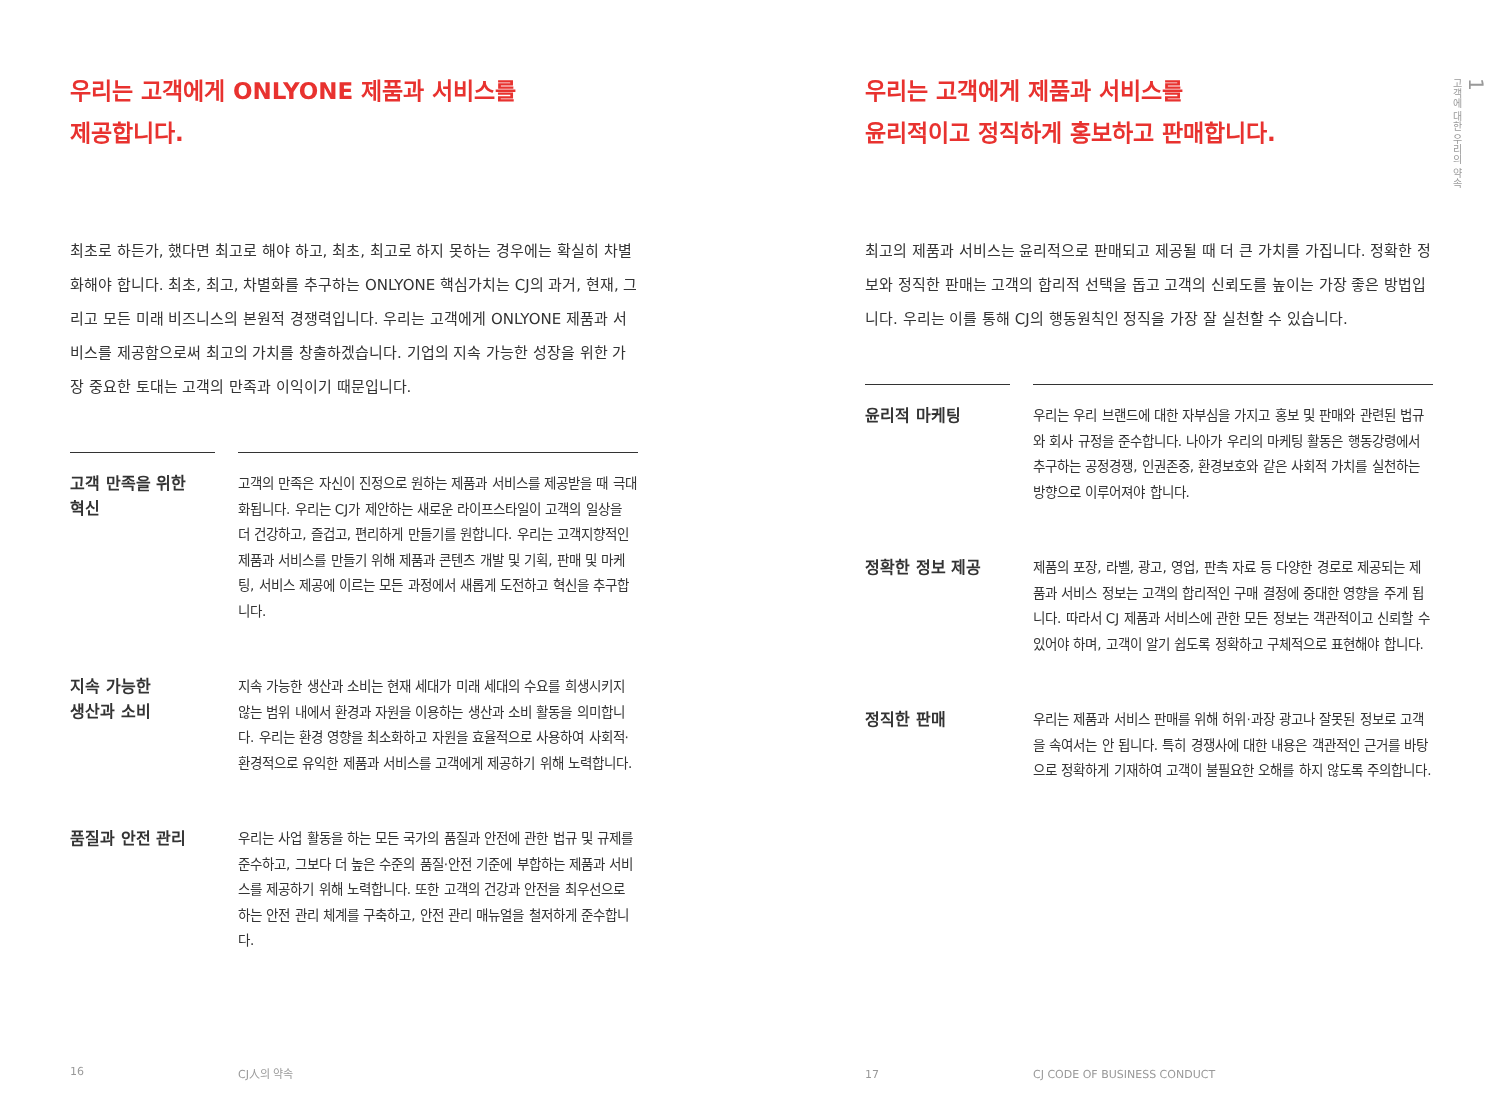우리는 고객에게 ONLYONE 제품과 서비스를
제공합니다.
최초로 하든가, 했다면 최고로 해야 하고, 최초, 최고로 하지 못하는 경우에는 확실히 차별화해야 합니다. 최초, 최고, 차별화를 추구하는 ONLYONE 핵심가치는 CJ의 과거, 현재, 그리고 모든 미래 비즈니스의 본원적 경쟁력입니다. 우리는 고객에게 ONLYONE 제품과 서비스를 제공함으로써 최고의 가치를 창출하겠습니다. 기업의 지속 가능한 성장을 위한 가장 중요한 토대는 고객의 만족과 이익이기 때문입니다.
고객 만족을 위한
혁신
고객의 만족은 자신이 진정으로 원하는 제품과 서비스를 제공받을 때 극대화됩니다. 우리는 CJ가 제안하는 새로운 라이프스타일이 고객의 일상을 더 건강하고, 즐겁고, 편리하게 만들기를 원합니다. 우리는 고객지향적인 제품과 서비스를 만들기 위해 제품과 콘텐츠 개발 및 기획, 판매 및 마케팅, 서비스 제공에 이르는 모든 과정에서 새롭게 도전하고 혁신을 추구합니다.
지속 가능한
생산과 소비
지속 가능한 생산과 소비는 현재 세대가 미래 세대의 수요를 희생시키지 않는 범위 내에서 환경과 자원을 이용하는 생산과 소비 활동을 의미합니다. 우리는 환경 영향을 최소화하고 자원을 효율적으로 사용하여 사회적·환경적으로 유익한 제품과 서비스를 고객에게 제공하기 위해 노력합니다.
품질과 안전 관리
우리는 사업 활동을 하는 모든 국가의 품질과 안전에 관한 법규 및 규제를 준수하고, 그보다 더 높은 수준의 품질·안전 기준에 부합하는 제품과 서비스를 제공하기 위해 노력합니다. 또한 고객의 건강과 안전을 최우선으로 하는 안전 관리 체계를 구축하고, 안전 관리 매뉴얼을 철저하게 준수합니다.
16 CJ人의 약속
우리는 고객에게 제품과 서비스를
윤리적이고 정직하게 홍보하고 판매합니다.
최고의 제품과 서비스는 윤리적으로 판매되고 제공될 때 더 큰 가치를 가집니다. 정확한 정보와 정직한 판매는 고객의 합리적 선택을 돕고 고객의 신뢰도를 높이는 가장 좋은 방법입니다. 우리는 이를 통해 CJ의 행동원칙인 정직을 가장 잘 실천할 수 있습니다.
윤리적 마케팅
우리는 우리 브랜드에 대한 자부심을 가지고 홍보 및 판매와 관련된 법규와 회사 규정을 준수합니다. 나아가 우리의 마케팅 활동은 행동강령에서 추구하는 공정경쟁, 인권존중, 환경보호와 같은 사회적 가치를 실천하는 방향으로 이루어져야 합니다.
정확한 정보 제공
제품의 포장, 라벨, 광고, 영업, 판촉 자료 등 다양한 경로로 제공되는 제품과 서비스 정보는 고객의 합리적인 구매 결정에 중대한 영향을 주게 됩니다. 따라서 CJ 제품과 서비스에 관한 모든 정보는 객관적이고 신뢰할 수 있어야 하며, 고객이 알기 쉽도록 정확하고 구체적으로 표현해야 합니다.
정직한 판매
우리는 제품과 서비스 판매를 위해 허위·과장 광고나 잘못된 정보로 고객을 속여서는 안 됩니다. 특히 경쟁사에 대한 내용은 객관적인 근거를 바탕으로 정확하게 기재하여 고객이 불필요한 오해를 하지 않도록 주의합니다.
17 CJ CODE OF BUSINESS CONDUCT
1
고객에 대한 우리의 약속